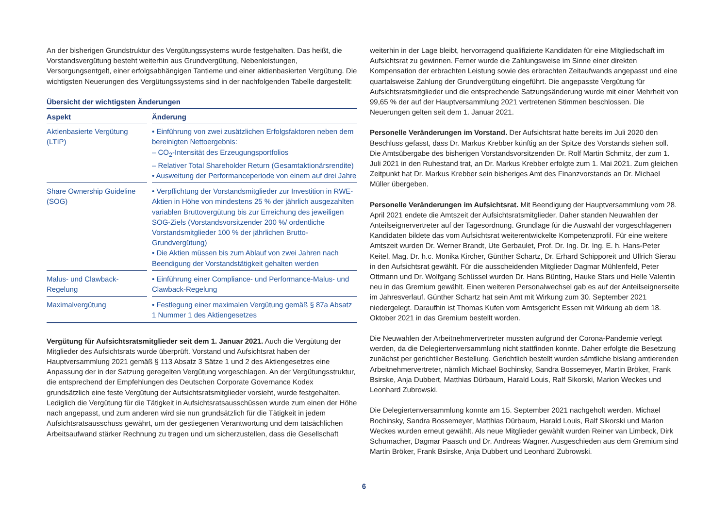An der bisherigen Grundstruktur des Vergütungssystems wurde festgehalten. Das heißt, die Vorstandsvergütung besteht weiterhin aus Grundvergütung, Nebenleistungen, Versorgungsentgelt, einer erfolgsabhängigen Tantieme und einer aktienbasierten Vergütung. Die wichtigsten Neuerungen des Vergütungssystems sind in der nachfolgenden Tabelle dargestellt:
Übersicht der wichtigsten Änderungen
| Aspekt | | Änderung |
| --- | --- | --- |
| Aktienbasierte Vergütung (LTIP) | | • Einführung von zwei zusätzlichen Erfolgsfaktoren neben dem bereinigten Nettoergebnis: – CO<sub>2</sub>-Intensität des Erzeugungsportfolios – Relativer Total Shareholder Return (Gesamtaktionärsrendite) • Ausweitung der Performanceperiode von einem auf drei Jahre |
| Share Ownership Guideline (SOG) | | • Verpflichtung der Vorstandsmitglieder zur Investition in RWE-Aktien in Höhe von mindestens 25 % der jährlich ausgezahlten variablen Bruttovergütung bis zur Erreichung des jeweiligen SOG-Ziels (Vorstandsvorsitzender 200 %/ ordentliche Vorstandsmitglieder 100 % der jährlichen Brutto-Grundvergütung) • Die Aktien müssen bis zum Ablauf von zwei Jahren nach Beendigung der Vorstandstätigkeit gehalten werden |
| Malus- und Clawback-Regelung | | • Einführung einer Compliance- und Performance-Malus- und Clawback-Regelung |
| Maximalvergütung | | • Festlegung einer maximalen Vergütung gemäß § 87a Absatz 1 Nummer 1 des Aktiengesetzes |
Vergütung für Aufsichtsratsmitglieder seit dem 1. Januar 2021. Auch die Vergütung der Mitglieder des Aufsichtsrats wurde überprüft. Vorstand und Aufsichtsrat haben der Hauptversammlung 2021 gemäß § 113 Absatz 3 Sätze 1 und 2 des Aktiengesetzes eine Anpassung der in der Satzung geregelten Vergütung vorgeschlagen. An der Vergütungsstruktur, die entsprechend der Empfehlungen des Deutschen Corporate Governance Kodex grundsätzlich eine feste Vergütung der Aufsichtsratsmitglieder vorsieht, wurde festgehalten. Lediglich die Vergütung für die Tätigkeit in Aufsichtsratsausschüssen wurde zum einen der Höhe nach angepasst, und zum anderen wird sie nun grundsätzlich für die Tätigkeit in jedem Aufsichtsratsausschuss gewährt, um der gestiegenen Verantwortung und dem tatsächlichen Arbeitsaufwand stärker Rechnung zu tragen und um sicherzustellen, dass die Gesellschaft
weiterhin in der Lage bleibt, hervorragend qualifizierte Kandidaten für eine Mitgliedschaft im Aufsichtsrat zu gewinnen. Ferner wurde die Zahlungsweise im Sinne einer direkten Kompensation der erbrachten Leistung sowie des erbrachten Zeitaufwands angepasst und eine quartalsweise Zahlung der Grundvergütung eingeführt. Die angepasste Vergütung für Aufsichtsratsmitglieder und die entsprechende Satzungsänderung wurde mit einer Mehrheit von 99,65 % der auf der Hauptversammlung 2021 vertretenen Stimmen beschlossen. Die Neuerungen gelten seit dem 1. Januar 2021.
Personelle Veränderungen im Vorstand. Der Aufsichtsrat hatte bereits im Juli 2020 den Beschluss gefasst, dass Dr. Markus Krebber künftig an der Spitze des Vorstands stehen soll. Die Amtsübergabe des bisherigen Vorstandsvorsitzenden Dr. Rolf Martin Schmitz, der zum 1. Juli 2021 in den Ruhestand trat, an Dr. Markus Krebber erfolgte zum 1. Mai 2021. Zum gleichen Zeitpunkt hat Dr. Markus Krebber sein bisheriges Amt des Finanzvorstands an Dr. Michael Müller übergeben.
Personelle Veränderungen im Aufsichtsrat. Mit Beendigung der Hauptversammlung vom 28. April 2021 endete die Amtszeit der Aufsichtsratsmitglieder. Daher standen Neuwahlen der Anteilseignervertreter auf der Tagesordnung. Grundlage für die Auswahl der vorgeschlagenen Kandidaten bildete das vom Aufsichtsrat weiterentwickelte Kompetenzprofil. Für eine weitere Amtszeit wurden Dr. Werner Brandt, Ute Gerbaulet, Prof. Dr. Ing. Dr. Ing. E. h. Hans-Peter Keitel, Mag. Dr. h.c. Monika Kircher, Günther Schartz, Dr. Erhard Schipporeit und Ullrich Sierau in den Aufsichtsrat gewählt. Für die ausscheidenden Mitglieder Dagmar Mühlenfeld, Peter Ottmann und Dr. Wolfgang Schüssel wurden Dr. Hans Bünting, Hauke Stars und Helle Valentin neu in das Gremium gewählt. Einen weiteren Personalwechsel gab es auf der Anteilseignerseite im Jahresverlauf. Günther Schartz hat sein Amt mit Wirkung zum 30. September 2021 niedergelegt. Daraufhin ist Thomas Kufen vom Amtsgericht Essen mit Wirkung ab dem 18. Oktober 2021 in das Gremium bestellt worden.
Die Neuwahlen der Arbeitnehmervertreter mussten aufgrund der Corona-Pandemie verlegt werden, da die Delegiertenversammlung nicht stattfinden konnte. Daher erfolgte die Besetzung zunächst per gerichtlicher Bestellung. Gerichtlich bestellt wurden sämtliche bislang amtierenden Arbeitnehmervertreter, nämlich Michael Bochinsky, Sandra Bossemeyer, Martin Bröker, Frank Bsirske, Anja Dubbert, Matthias Dürbaum, Harald Louis, Ralf Sikorski, Marion Weckes und Leonhard Zubrowski.
Die Delegiertenversammlung konnte am 15. September 2021 nachgeholt werden. Michael Bochinsky, Sandra Bossemeyer, Matthias Dürbaum, Harald Louis, Ralf Sikorski und Marion Weckes wurden erneut gewählt. Als neue Mitglieder gewählt wurden Reiner van Limbeck, Dirk Schumacher, Dagmar Paasch und Dr. Andreas Wagner. Ausgeschieden aus dem Gremium sind Martin Bröker, Frank Bsirske, Anja Dubbert und Leonhard Zubrowski.
6